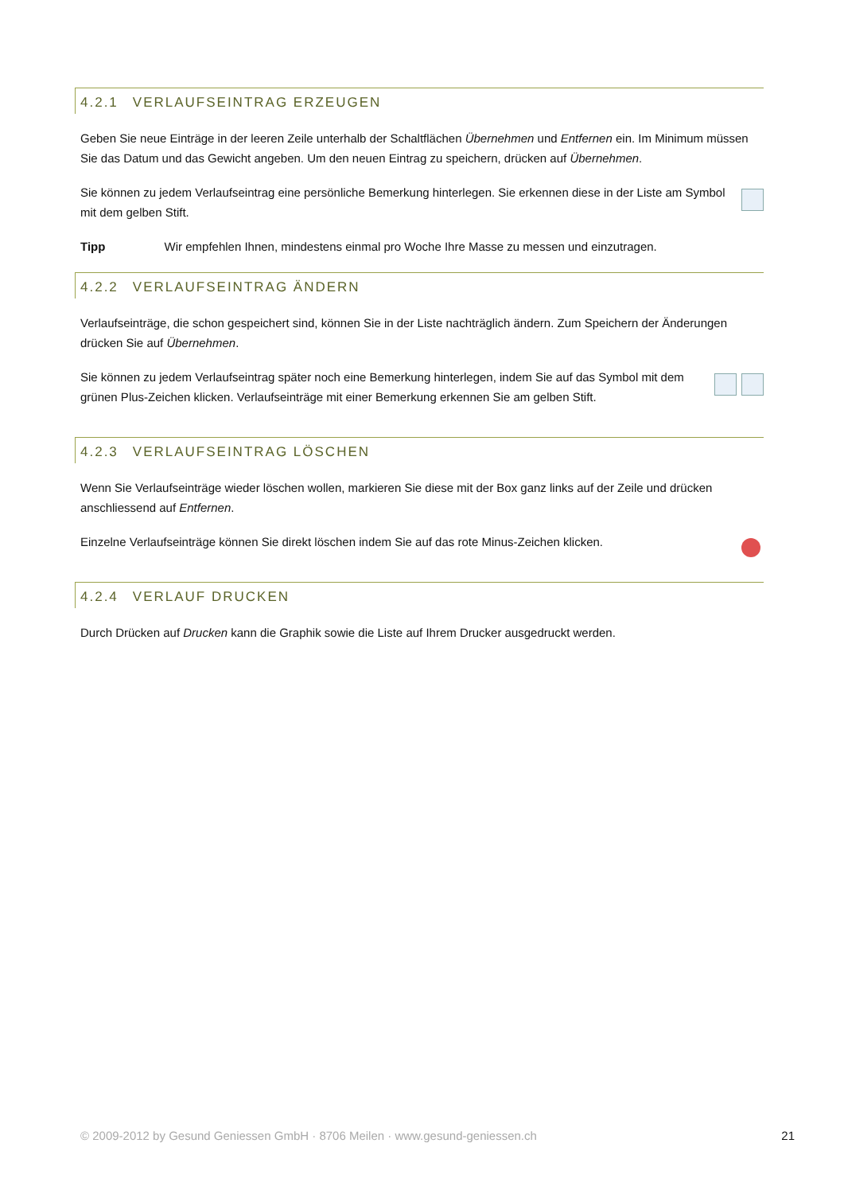4.2.1 VERLAUFSEINTRAG ERZEUGEN
Geben Sie neue Einträge in der leeren Zeile unterhalb der Schaltflächen Übernehmen und Entfernen ein. Im Minimum müssen Sie das Datum und das Gewicht angeben. Um den neuen Eintrag zu speichern, drücken auf Übernehmen.
Sie können zu jedem Verlaufseintrag eine persönliche Bemerkung hinterlegen. Sie erkennen diese in der Liste am Symbol mit dem gelben Stift.
Tipp Wir empfehlen Ihnen, mindestens einmal pro Woche Ihre Masse zu messen und einzutragen.
4.2.2 VERLAUFSEINTRAG ÄNDERN
Verlaufseinträge, die schon gespeichert sind, können Sie in der Liste nachträglich ändern. Zum Speichern der Änderungen drücken Sie auf Übernehmen.
Sie können zu jedem Verlaufseintrag später noch eine Bemerkung hinterlegen, indem Sie auf das Symbol mit dem grünen Plus-Zeichen klicken. Verlaufseinträge mit einer Bemerkung erkennen Sie am gelben Stift.
4.2.3 VERLAUFSEINTRAG LÖSCHEN
Wenn Sie Verlaufseinträge wieder löschen wollen, markieren Sie diese mit der Box ganz links auf der Zeile und drücken anschliessend auf Entfernen.
Einzelne Verlaufseinträge können Sie direkt löschen indem Sie auf das rote Minus-Zeichen klicken.
4.2.4 VERLAUF DRUCKEN
Durch Drücken auf Drucken kann die Graphik sowie die Liste auf Ihrem Drucker ausgedruckt werden.
© 2009-2012 by Gesund Geniessen GmbH · 8706 Meilen · www.gesund-geniessen.ch 21